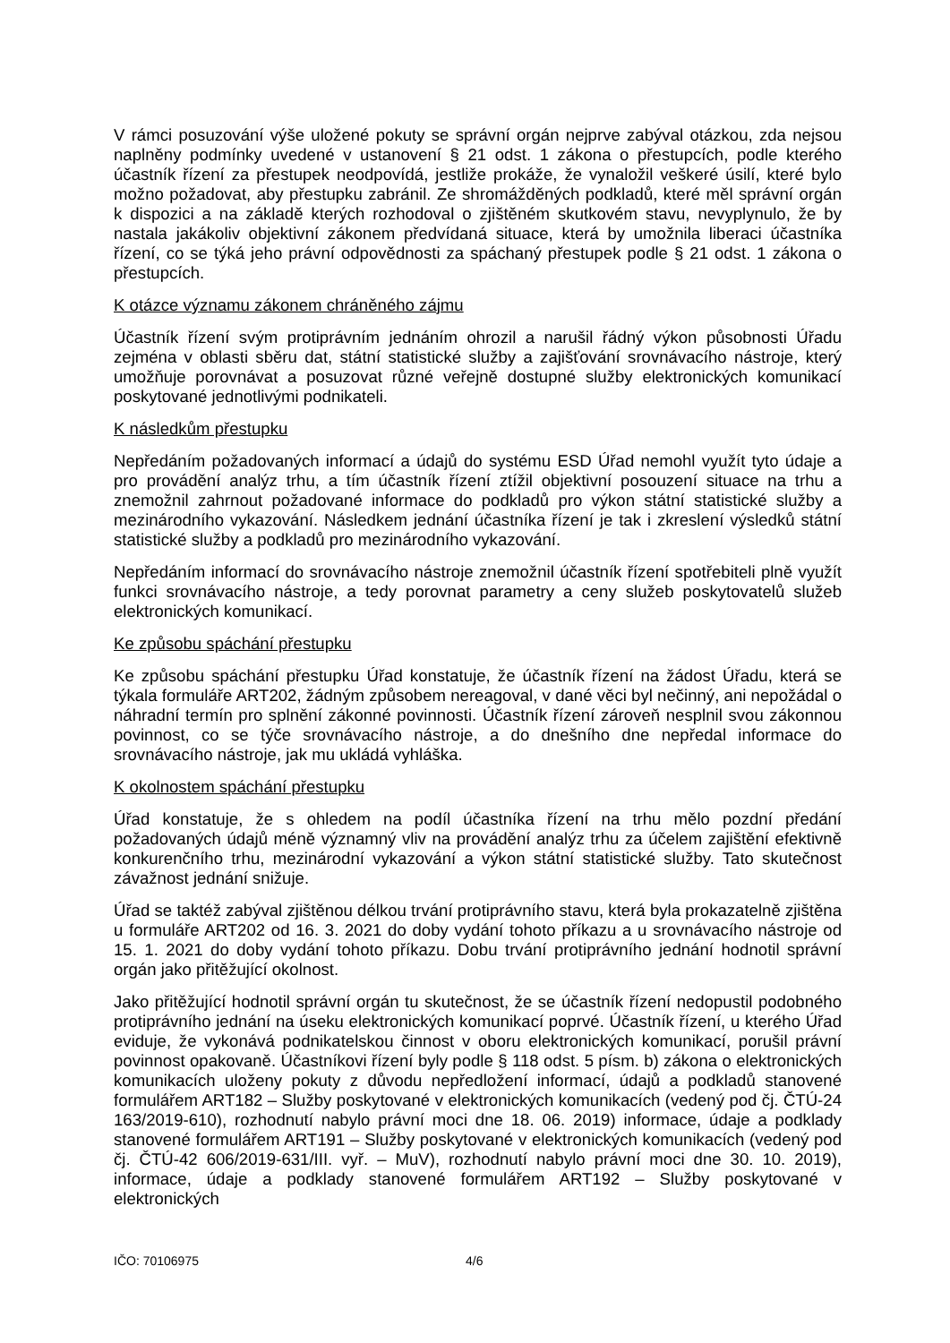V rámci posuzování výše uložené pokuty se správní orgán nejprve zabýval otázkou, zda nejsou naplněny podmínky uvedené v ustanovení § 21 odst. 1 zákona o přestupcích, podle kterého účastník řízení za přestupek neodpovídá, jestliže prokáže, že vynaložil veškeré úsilí, které bylo možno požadovat, aby přestupku zabránil. Ze shromážděných podkladů, které měl správní orgán k dispozici a na základě kterých rozhodoval o zjištěném skutkovém stavu, nevyplynulo, že by nastala jakákoliv objektivní zákonem předvídaná situace, která by umožnila liberaci účastníka řízení, co se týká jeho právní odpovědnosti za spáchaný přestupek podle § 21 odst. 1 zákona o přestupcích.
K otázce významu zákonem chráněného zájmu
Účastník řízení svým protiprávním jednáním ohrozil a narušil řádný výkon působnosti Úřadu zejména v oblasti sběru dat, státní statistické služby a zajišťování srovnávacího nástroje, který umožňuje porovnávat a posuzovat různé veřejně dostupné služby elektronických komunikací poskytované jednotlivými podnikateli.
K následkům přestupku
Nepředáním požadovaných informací a údajů do systému ESD Úřad nemohl využít tyto údaje a pro provádění analýz trhu, a tím účastník řízení ztížil objektivní posouzení situace na trhu a znemožnil zahrnout požadované informace do podkladů pro výkon státní statistické služby a mezinárodního vykazování. Následkem jednání účastníka řízení je tak i zkreslení výsledků státní statistické služby a podkladů pro mezinárodního vykazování.
Nepředáním informací do srovnávacího nástroje znemožnil účastník řízení spotřebiteli plně využít funkci srovnávacího nástroje, a tedy porovnat parametry a ceny služeb poskytovatelů služeb elektronických komunikací.
Ke způsobu spáchání přestupku
Ke způsobu spáchání přestupku Úřad konstatuje, že účastník řízení na žádost Úřadu, která se týkala formuláře ART202, žádným způsobem nereagoval, v dané věci byl nečinný, ani nepožádal o náhradní termín pro splnění zákonné povinnosti. Účastník řízení zároveň nesplnil svou zákonnou povinnost, co se týče srovnávacího nástroje, a do dnešního dne nepředal informace do srovnávacího nástroje, jak mu ukládá vyhláška.
K okolnostem spáchání přestupku
Úřad konstatuje, že s ohledem na podíl účastníka řízení na trhu mělo pozdní předání požadovaných údajů méně významný vliv na provádění analýz trhu za účelem zajištění efektivně konkurenčního trhu, mezinárodní vykazování a výkon státní statistické služby. Tato skutečnost závažnost jednání snižuje.
Úřad se taktéž zabýval zjištěnou délkou trvání protiprávního stavu, která byla prokazatelně zjištěna u formuláře ART202 od 16. 3. 2021 do doby vydání tohoto příkazu a u srovnávacího nástroje od 15. 1. 2021 do doby vydání tohoto příkazu. Dobu trvání protiprávního jednání hodnotil správní orgán jako přitěžující okolnost.
Jako přitěžující hodnotil správní orgán tu skutečnost, že se účastník řízení nedopustil podobného protiprávního jednání na úseku elektronických komunikací poprvé. Účastník řízení, u kterého Úřad eviduje, že vykonává podnikatelskou činnost v oboru elektronických komunikací, porušil právní povinnost opakovaně. Účastníkovi řízení byly podle § 118 odst. 5 písm. b) zákona o elektronických komunikacích uloženy pokuty z důvodu nepředložení informací, údajů a podkladů stanovené formulářem ART182 – Služby poskytované v elektronických komunikacích (vedený pod čj. ČTÚ-24 163/2019-610), rozhodnutí nabylo právní moci dne 18. 06. 2019) informace, údaje a podklady stanovené formulářem ART191 – Služby poskytované v elektronických komunikacích (vedený pod čj. ČTÚ-42 606/2019-631/III. vyř. – MuV), rozhodnutí nabylo právní moci dne 30. 10. 2019), informace, údaje a podklady stanovené formulářem ART192 – Služby poskytované v elektronických
IČO: 70106975 4/6